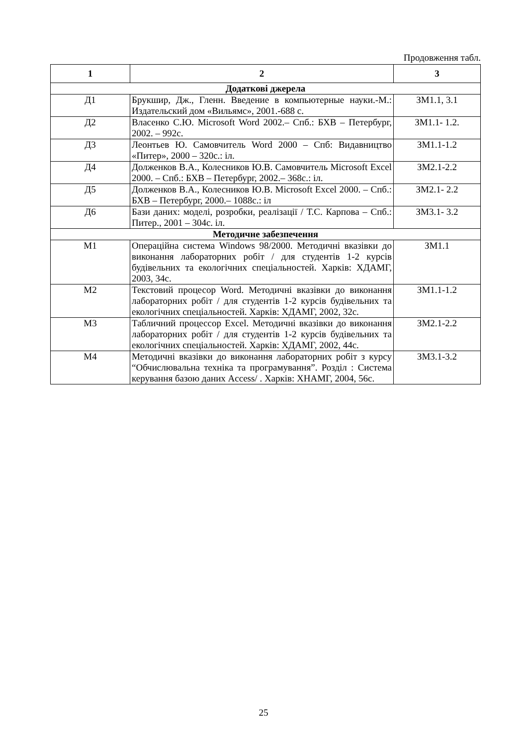Продовження табл.
| 1 | 2 | 3 |
| --- | --- | --- |
| Додаткові джерела | | |
| Д1 | Брукшир, Дж., Гленн. Введение в компьютерные науки.-М.: Издательский дом «Вильямс», 2001.-688 с. | ЗМ1.1, 3.1 |
| Д2 | Власенко С.Ю. Microsoft Word 2002.– Спб.: БХВ – Петербург, 2002. – 992с. | ЗМ1.1- 1.2. |
| Д3 | Леонтьев Ю. Самовчитель Word 2000 – Спб: Видавництво «Питер», 2000 – 320с.: іл. | ЗМ1.1-1.2 |
| Д4 | Долженков В.А., Колесников Ю.В. Самовчитель Microsoft Excel 2000. – Спб.: БХВ – Петербург, 2002.– 368с.: іл. | ЗМ2.1-2.2 |
| Д5 | Долженков В.А., Колесников Ю.В. Microsoft Excel 2000. – Спб.: БХВ – Петербург, 2000.– 1088с.: іл | ЗМ2.1- 2.2 |
| Д6 | Бази даних: моделі, розробки, реалізації / Т.С. Карпова – Спб.: Питер., 2001 – 304с. іл. | ЗМ3.1- 3.2 |
| Методичне забезпечення | | |
| М1 | Операційна система Windows 98/2000. Методичні вказівки до виконання лабораторних робіт / для студентів 1-2 курсів будівельних та екологічних спеціальностей. Харків: ХДАМГ, 2003, 34с. | ЗМ1.1 |
| М2 | Текстовий процесор Word. Методичні вказівки до виконання лабораторних робіт / для студентів 1-2 курсів будівельних та екологічних спеціальностей. Харків: ХДАМГ, 2002, 32с. | ЗМ1.1-1.2 |
| М3 | Табличний процессор Excel. Методичні вказівки до виконання лабораторних робіт / для студентів 1-2 курсів будівельних та екологічних спеціальностей. Харків: ХДАМГ, 2002, 44с. | ЗМ2.1-2.2 |
| М4 | Методичні вказівки до виконання лабораторних робіт з курсу “Обчислювальна техніка та програмування”. Розділ : Система керування базою даних Access/ . Харків: ХНАМГ, 2004, 56с. | ЗМ3.1-3.2 |
25